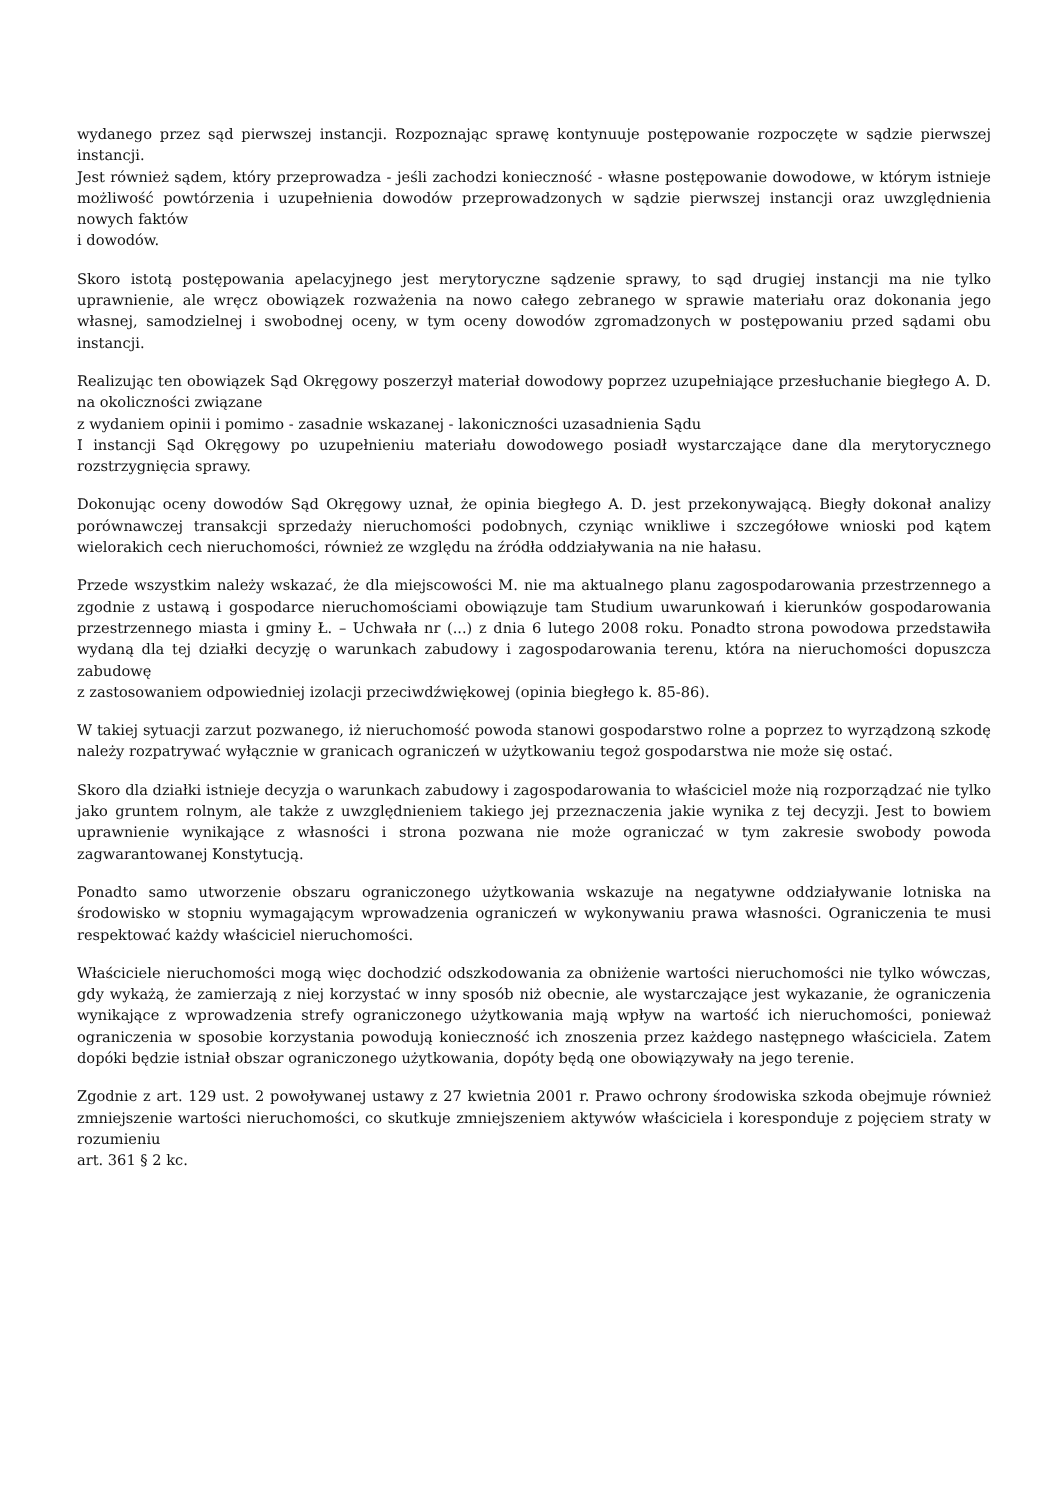wydanego przez sąd pierwszej instancji. Rozpoznając sprawę kontynuuje postępowanie rozpoczęte w sądzie pierwszej instancji.
Jest również sądem, który przeprowadza - jeśli zachodzi konieczność - własne postępowanie dowodowe, w którym istnieje możliwość powtórzenia i uzupełnienia dowodów przeprowadzonych w sądzie pierwszej instancji oraz uwzględnienia nowych faktów
i dowodów.
Skoro istotą postępowania apelacyjnego jest merytoryczne sądzenie sprawy, to sąd drugiej instancji ma nie tylko uprawnienie, ale wręcz obowiązek rozważenia na nowo całego zebranego w sprawie materiału oraz dokonania jego własnej, samodzielnej i swobodnej oceny, w tym oceny dowodów zgromadzonych w postępowaniu przed sądami obu instancji.
Realizując ten obowiązek Sąd Okręgowy poszerzył materiał dowodowy poprzez uzupełniające przesłuchanie biegłego A. D. na okoliczności związane
z wydaniem opinii i pomimo - zasadnie wskazanej - lakoniczności uzasadnienia Sądu
I instancji Sąd Okręgowy po uzupełnieniu materiału dowodowego posiadł wystarczające dane dla merytorycznego rozstrzygnięcia sprawy.
Dokonując oceny dowodów Sąd Okręgowy uznał, że opinia biegłego A. D. jest przekonywającą. Biegły dokonał analizy porównawczej transakcji sprzedaży nieruchomości podobnych, czyniąc wnikliwe i szczegółowe wnioski pod kątem wielorakich cech nieruchomości, również ze względu na źródła oddziaływania na nie hałasu.
Przede wszystkim należy wskazać, że dla miejscowości M. nie ma aktualnego planu zagospodarowania przestrzennego a zgodnie z ustawą i gospodarce nieruchomościami obowiązuje tam Studium uwarunkowań i kierunków gospodarowania przestrzennego miasta i gminy Ł. – Uchwała nr (...) z dnia 6 lutego 2008 roku. Ponadto strona powodowa przedstawiła wydaną dla tej działki decyzję o warunkach zabudowy i zagospodarowania terenu, która na nieruchomości dopuszcza zabudowę
z zastosowaniem odpowiedniej izolacji przeciwdźwiękowej (opinia biegłego k. 85-86).
W takiej sytuacji zarzut pozwanego, iż nieruchomość powoda stanowi gospodarstwo rolne a poprzez to wyrządzoną szkodę należy rozpatrywać wyłącznie w granicach ograniczeń w użytkowaniu tegoż gospodarstwa nie może się ostać.
Skoro dla działki istnieje decyzja o warunkach zabudowy i zagospodarowania to właściciel może nią rozporządzać nie tylko jako gruntem rolnym, ale także z uwzględnieniem takiego jej przeznaczenia jakie wynika z tej decyzji. Jest to bowiem uprawnienie wynikające z własności i strona pozwana nie może ograniczać w tym zakresie swobody powoda zagwarantowanej Konstytucją.
Ponadto samo utworzenie obszaru ograniczonego użytkowania wskazuje na negatywne oddziaływanie lotniska na środowisko w stopniu wymagającym wprowadzenia ograniczeń w wykonywaniu prawa własności. Ograniczenia te musi respektować każdy właściciel nieruchomości.
Właściciele nieruchomości mogą więc dochodzić odszkodowania za obniżenie wartości nieruchomości nie tylko wówczas, gdy wykażą, że zamierzają z niej korzystać w inny sposób niż obecnie, ale wystarczające jest wykazanie, że ograniczenia wynikające z wprowadzenia strefy ograniczonego użytkowania mają wpływ na wartość ich nieruchomości, ponieważ ograniczenia w sposobie korzystania powodują konieczność ich znoszenia przez każdego następnego właściciela. Zatem dopóki będzie istniał obszar ograniczonego użytkowania, dopóty będą one obowiązywały na jego terenie.
Zgodnie z art. 129 ust. 2 powoływanej ustawy z 27 kwietnia 2001 r. Prawo ochrony środowiska szkoda obejmuje również zmniejszenie wartości nieruchomości, co skutkuje zmniejszeniem aktywów właściciela i koresponduje z pojęciem straty w rozumieniu
art. 361 § 2 kc.